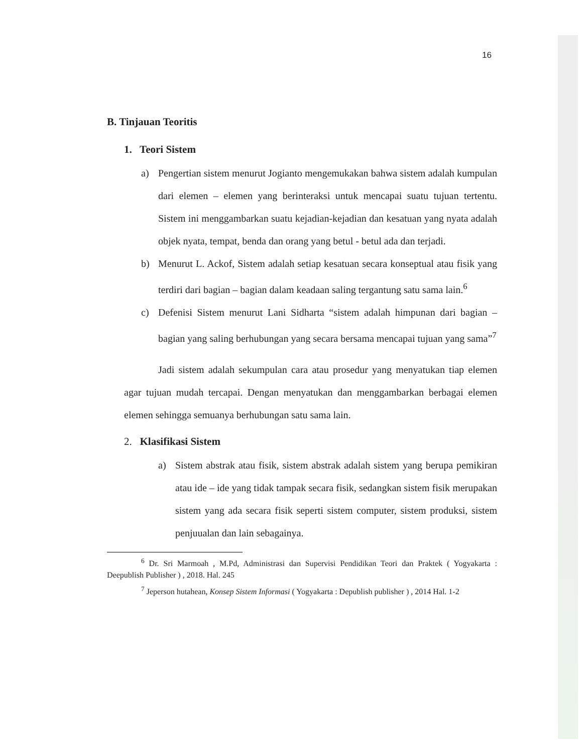16
B. Tinjauan Teoritis
1. Teori Sistem
a) Pengertian sistem menurut Jogianto mengemukakan bahwa sistem adalah kumpulan dari elemen – elemen yang berinteraksi untuk mencapai suatu tujuan tertentu. Sistem ini menggambarkan suatu kejadian-kejadian dan kesatuan yang nyata adalah objek nyata, tempat, benda dan orang yang betul - betul ada dan terjadi.
b) Menurut L. Ackof, Sistem adalah setiap kesatuan secara konseptual atau fisik yang terdiri dari bagian – bagian dalam keadaan saling tergantung satu sama lain.<sup>6</sup>
c) Defenisi Sistem menurut Lani Sidharta “sistem adalah himpunan dari bagian – bagian yang saling berhubungan yang secara bersama mencapai tujuan yang sama”<sup>7</sup>
Jadi sistem adalah sekumpulan cara atau prosedur yang menyatukan tiap elemen agar tujuan mudah tercapai. Dengan menyatukan dan menggambarkan berbagai elemen elemen sehingga semuanya berhubungan satu sama lain.
2. Klasifikasi Sistem
a) Sistem abstrak atau fisik, sistem abstrak adalah sistem yang berupa pemikiran atau ide – ide yang tidak tampak secara fisik, sedangkan sistem fisik merupakan sistem yang ada secara fisik seperti sistem computer, sistem produksi, sistem penjuualan dan lain sebagainya.
<sup>6</sup> Dr. Sri Marmoah , M.Pd, Administrasi dan Supervisi Pendidikan Teori dan Praktek ( Yogyakarta : Deepublish Publisher ) , 2018. Hal. 245
<sup>7</sup> Jeperson hutahean, Konsep Sistem Informasi ( Yogyakarta : Depublish publisher ) , 2014 Hal. 1-2